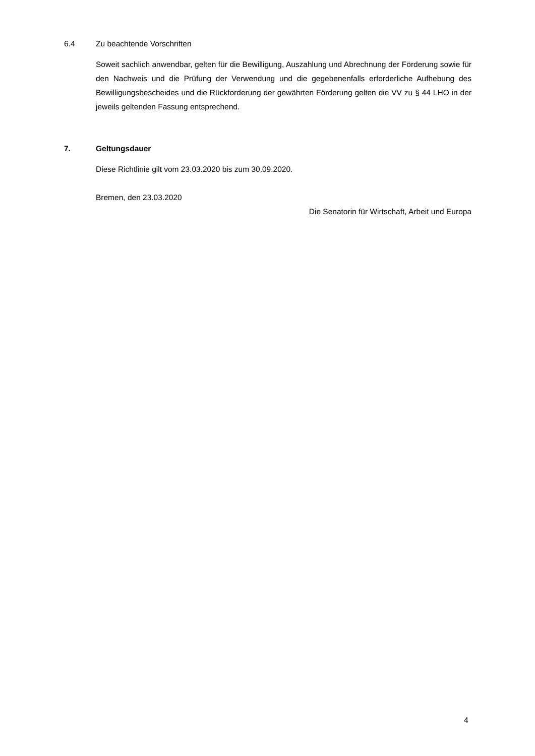6.4 Zu beachtende Vorschriften
Soweit sachlich anwendbar, gelten für die Bewilligung, Auszahlung und Abrechnung der Förderung sowie für den Nachweis und die Prüfung der Verwendung und die gegebenenfalls erforderliche Aufhebung des Bewilligungsbescheides und die Rückforderung der gewährten Förderung gelten die VV zu § 44 LHO in der jeweils geltenden Fassung entsprechend.
7. Geltungsdauer
Diese Richtlinie gilt vom 23.03.2020 bis zum 30.09.2020.
Bremen, den 23.03.2020
Die Senatorin für Wirtschaft, Arbeit und Europa
4